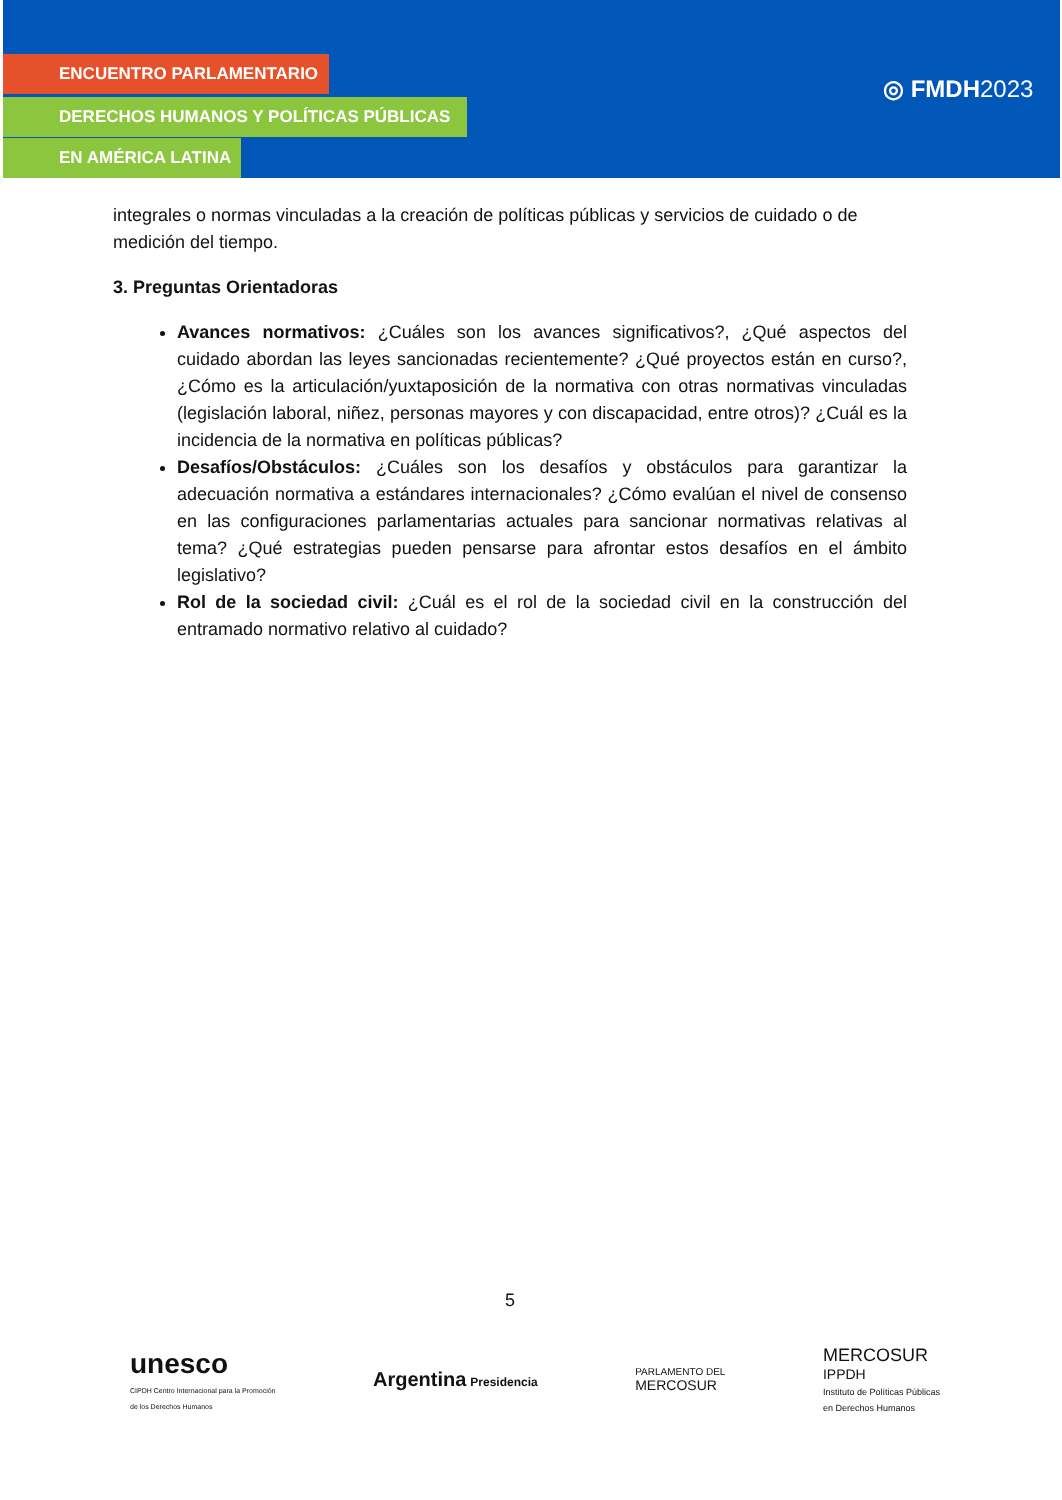ENCUENTRO PARLAMENTARIO
DERECHOS HUMANOS Y POLÍTICAS PÚBLICAS
EN AMÉRICA LATINA
◎ FMDH2023
integrales o normas vinculadas a la creación de políticas públicas y servicios de cuidado o de medición del tiempo.
3. Preguntas Orientadoras
Avances normativos: ¿Cuáles son los avances significativos?, ¿Qué aspectos del cuidado abordan las leyes sancionadas recientemente? ¿Qué proyectos están en curso?, ¿Cómo es la articulación/yuxtaposición de la normativa con otras normativas vinculadas (legislación laboral, niñez, personas mayores y con discapacidad, entre otros)? ¿Cuál es la incidencia de la normativa en políticas públicas?
Desafíos/Obstáculos: ¿Cuáles son los desafíos y obstáculos para garantizar la adecuación normativa a estándares internacionales? ¿Cómo evalúan el nivel de consenso en las configuraciones parlamentarias actuales para sancionar normativas relativas al tema? ¿Qué estrategias pueden pensarse para afrontar estos desafíos en el ámbito legislativo?
Rol de la sociedad civil: ¿Cuál es el rol de la sociedad civil en la construcción del entramado normativo relativo al cuidado?
5
unesco
CIPDH Centro Internacional para la Promoción
de los Derechos Humanos
Argentina Presidencia
PARLAMENTO DEL
MERCOSUR
MERCOSUR
IPPDH
Instituto de Políticas Públicas
en Derechos Humanos